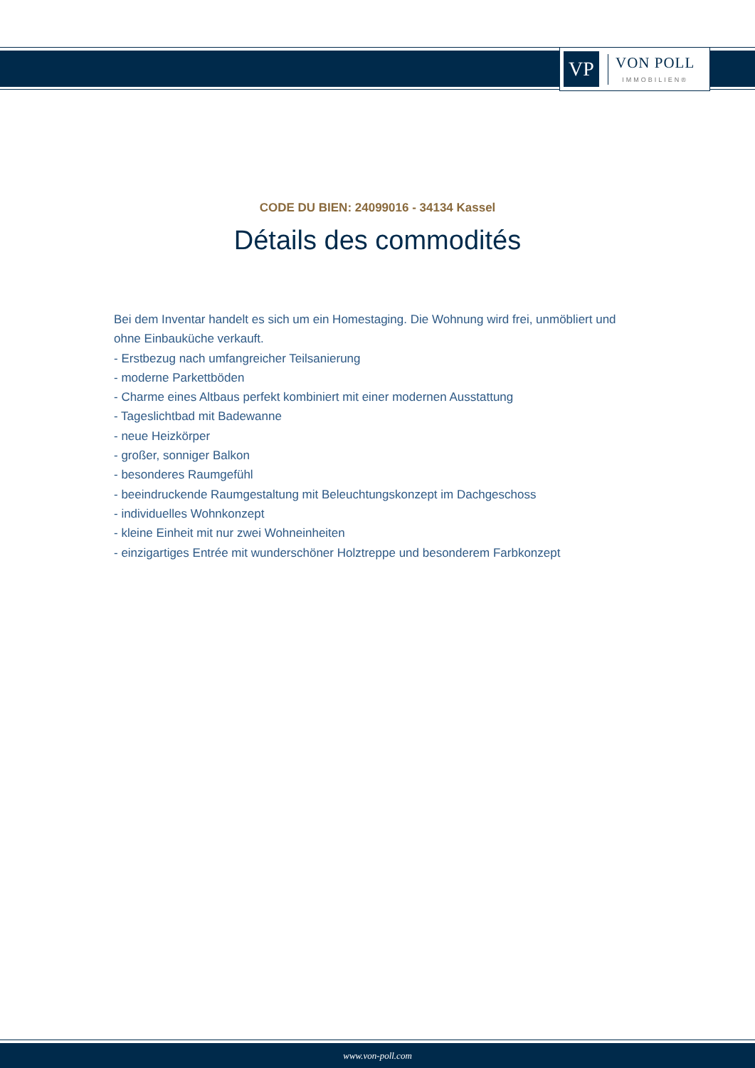VP
VON POLL
IMMOBILIEN®
CODE DU BIEN: 24099016 - 34134 Kassel
Détails des commodités
Bei dem Inventar handelt es sich um ein Homestaging. Die Wohnung wird frei, unmöbliert und ohne Einbauküche verkauft.
- Erstbezug nach umfangreicher Teilsanierung
- moderne Parkettböden
- Charme eines Altbaus perfekt kombiniert mit einer modernen Ausstattung
- Tageslichtbad mit Badewanne
- neue Heizkörper
- großer, sonniger Balkon
- besonderes Raumgefühl
- beeindruckende Raumgestaltung mit Beleuchtungskonzept im Dachgeschoss
- individuelles Wohnkonzept
- kleine Einheit mit nur zwei Wohneinheiten
- einzigartiges Entrée mit wunderschöner Holztreppe und besonderem Farbkonzept
www.von-poll.com